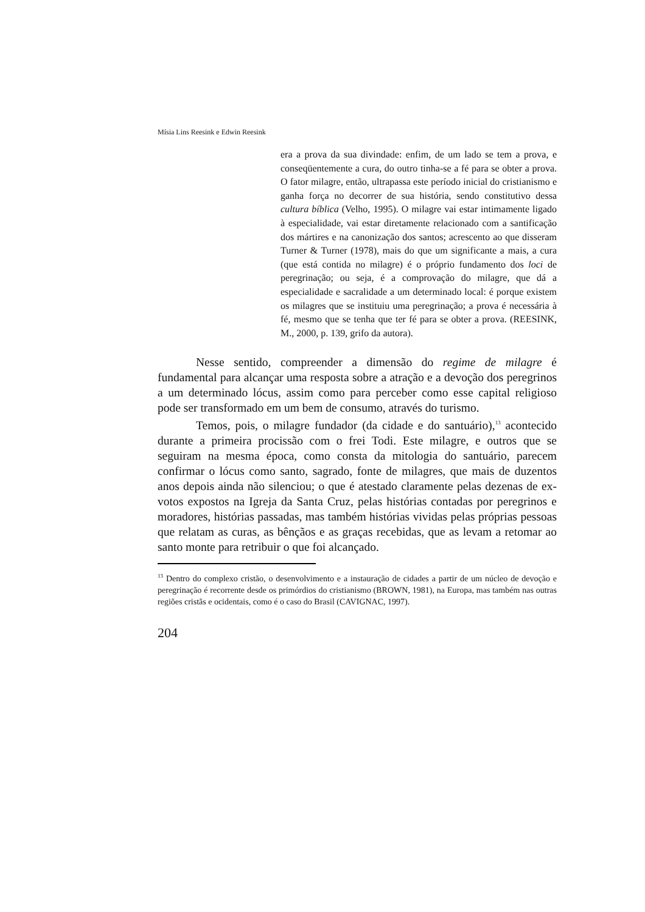Mísia Lins Reesink e Edwin Reesink
era a prova da sua divindade: enfim, de um lado se tem a prova, e conseqüentemente a cura, do outro tinha-se a fé para se obter a prova. O fator milagre, então, ultrapassa este período inicial do cristianismo e ganha força no decorrer de sua história, sendo constitutivo dessa cultura bíblica (Velho, 1995). O milagre vai estar intimamente ligado à especialidade, vai estar diretamente relacionado com a santificação dos mártires e na canonização dos santos; acrescento ao que disseram Turner & Turner (1978), mais do que um significante a mais, a cura (que está contida no milagre) é o próprio fundamento dos loci de peregrinação; ou seja, é a comprovação do milagre, que dá a especialidade e sacralidade a um determinado local: é porque existem os milagres que se instituiu uma peregrinação; a prova é necessária à fé, mesmo que se tenha que ter fé para se obter a prova. (REESINK, M., 2000, p. 139, grifo da autora).
Nesse sentido, compreender a dimensão do regime de milagre é fundamental para alcançar uma resposta sobre a atração e a devoção dos peregrinos a um determinado lócus, assim como para perceber como esse capital religioso pode ser transformado em um bem de consumo, através do turismo.
Temos, pois, o milagre fundador (da cidade e do santuário),<sup>13</sup> acontecido durante a primeira procissão com o frei Todi. Este milagre, e outros que se seguiram na mesma época, como consta da mitologia do santuário, parecem confirmar o lócus como santo, sagrado, fonte de milagres, que mais de duzentos anos depois ainda não silenciou; o que é atestado claramente pelas dezenas de ex-votos expostos na Igreja da Santa Cruz, pelas histórias contadas por peregrinos e moradores, histórias passadas, mas também histórias vividas pelas próprias pessoas que relatam as curas, as bênçãos e as graças recebidas, que as levam a retomar ao santo monte para retribuir o que foi alcançado.
<sup>13</sup> Dentro do complexo cristão, o desenvolvimento e a instauração de cidades a partir de um núcleo de devoção e peregrinação é recorrente desde os primórdios do cristianismo (BROWN, 1981), na Europa, mas também nas outras regiões cristãs e ocidentais, como é o caso do Brasil (CAVIGNAC, 1997).
204